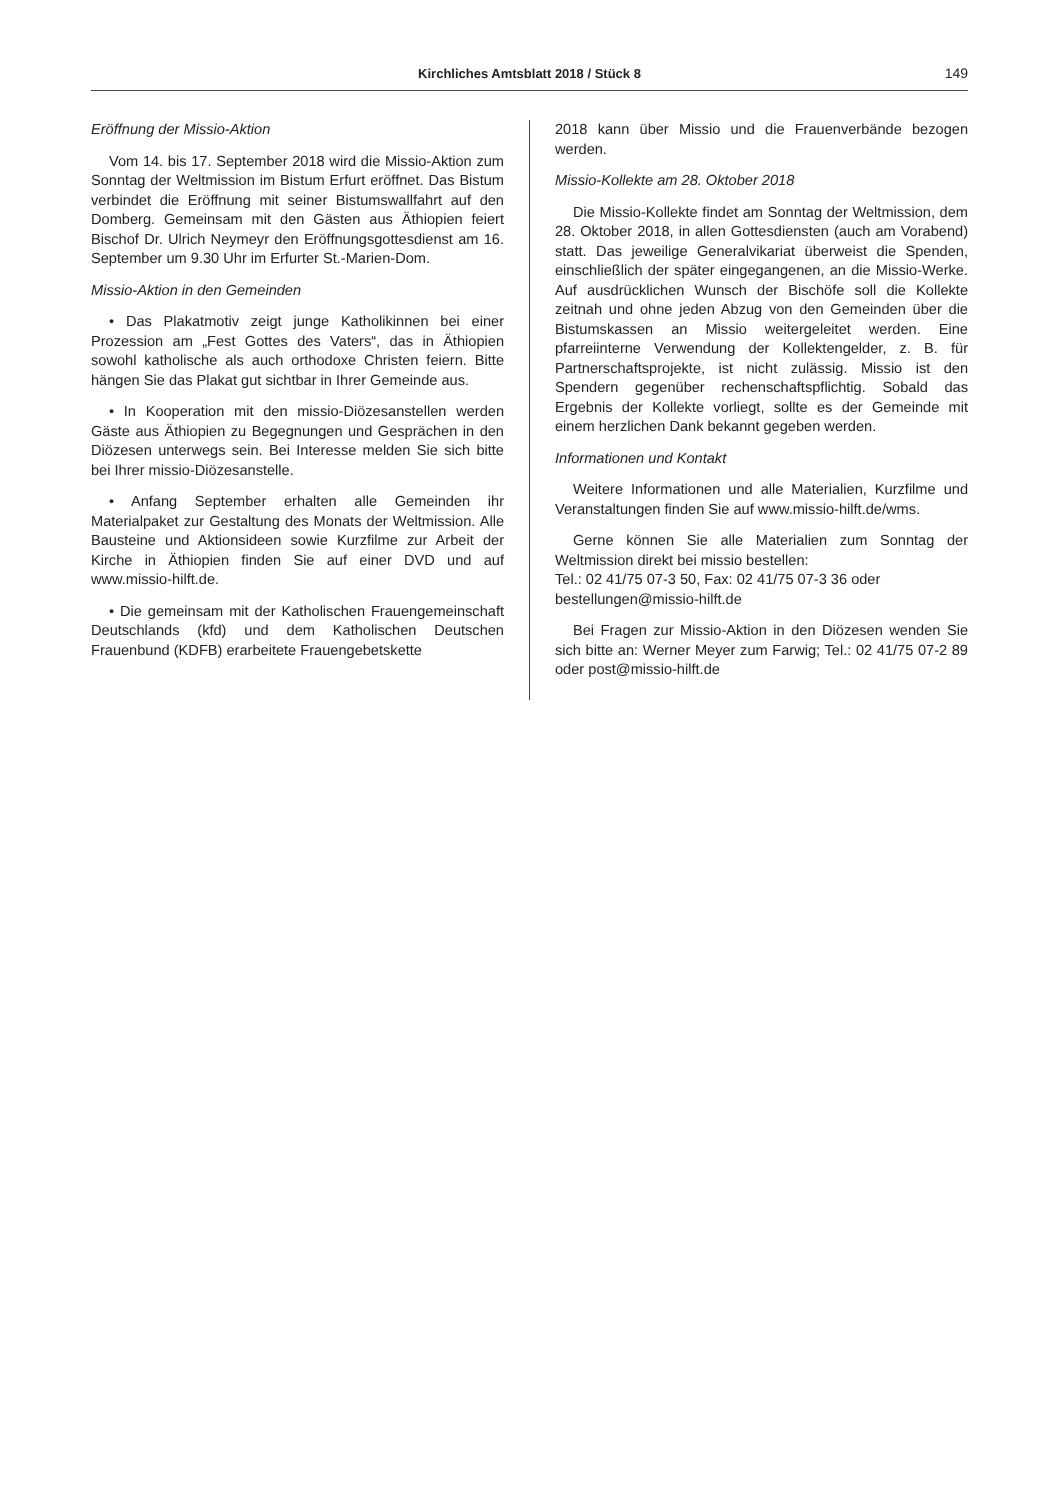Kirchliches Amtsblatt 2018 / Stück 8 149
Eröffnung der Missio-Aktion
Vom 14. bis 17. September 2018 wird die Missio-Aktion zum Sonntag der Weltmission im Bistum Erfurt eröffnet. Das Bistum verbindet die Eröffnung mit seiner Bistumswallfahrt auf den Domberg. Gemeinsam mit den Gästen aus Äthiopien feiert Bischof Dr. Ulrich Neymeyr den Eröffnungsgottesdienst am 16. September um 9.30 Uhr im Erfurter St.-Marien-Dom.
Missio-Aktion in den Gemeinden
• Das Plakatmotiv zeigt junge Katholikinnen bei einer Prozession am „Fest Gottes des Vaters“, das in Äthiopien sowohl katholische als auch orthodoxe Christen feiern. Bitte hängen Sie das Plakat gut sichtbar in Ihrer Gemeinde aus.
• In Kooperation mit den missio-Diözesanstellen werden Gäste aus Äthiopien zu Begegnungen und Gesprächen in den Diözesen unterwegs sein. Bei Interesse melden Sie sich bitte bei Ihrer missio-Diözesanstelle.
• Anfang September erhalten alle Gemeinden ihr Materialpaket zur Gestaltung des Monats der Weltmission. Alle Bausteine und Aktionsideen sowie Kurzfilme zur Arbeit der Kirche in Äthiopien finden Sie auf einer DVD und auf www.missio-hilft.de.
• Die gemeinsam mit der Katholischen Frauengemeinschaft Deutschlands (kfd) und dem Katholischen Deutschen Frauenbund (KDFB) erarbeitete Frauengebetskette
2018 kann über Missio und die Frauenverbände bezogen werden.
Missio-Kollekte am 28. Oktober 2018
Die Missio-Kollekte findet am Sonntag der Weltmission, dem 28. Oktober 2018, in allen Gottesdiensten (auch am Vorabend) statt. Das jeweilige Generalvikariat überweist die Spenden, einschließlich der später eingegangenen, an die Missio-Werke. Auf ausdrücklichen Wunsch der Bischöfe soll die Kollekte zeitnah und ohne jeden Abzug von den Gemeinden über die Bistumskassen an Missio weitergeleitet werden. Eine pfarreiinterne Verwendung der Kollektengelder, z. B. für Partnerschaftsprojekte, ist nicht zulässig. Missio ist den Spendern gegenüber rechenschaftspflichtig. Sobald das Ergebnis der Kollekte vorliegt, sollte es der Gemeinde mit einem herzlichen Dank bekannt gegeben werden.
Informationen und Kontakt
Weitere Informationen und alle Materialien, Kurzfilme und Veranstaltungen finden Sie auf www.missio-hilft.de/wms.
Gerne können Sie alle Materialien zum Sonntag der Weltmission direkt bei missio bestellen:
Tel.: 02 41/75 07-3 50, Fax: 02 41/75 07-3 36 oder
bestellungen@missio-hilft.de
Bei Fragen zur Missio-Aktion in den Diözesen wenden Sie sich bitte an: Werner Meyer zum Farwig; Tel.: 02 41/75 07-2 89 oder post@missio-hilft.de